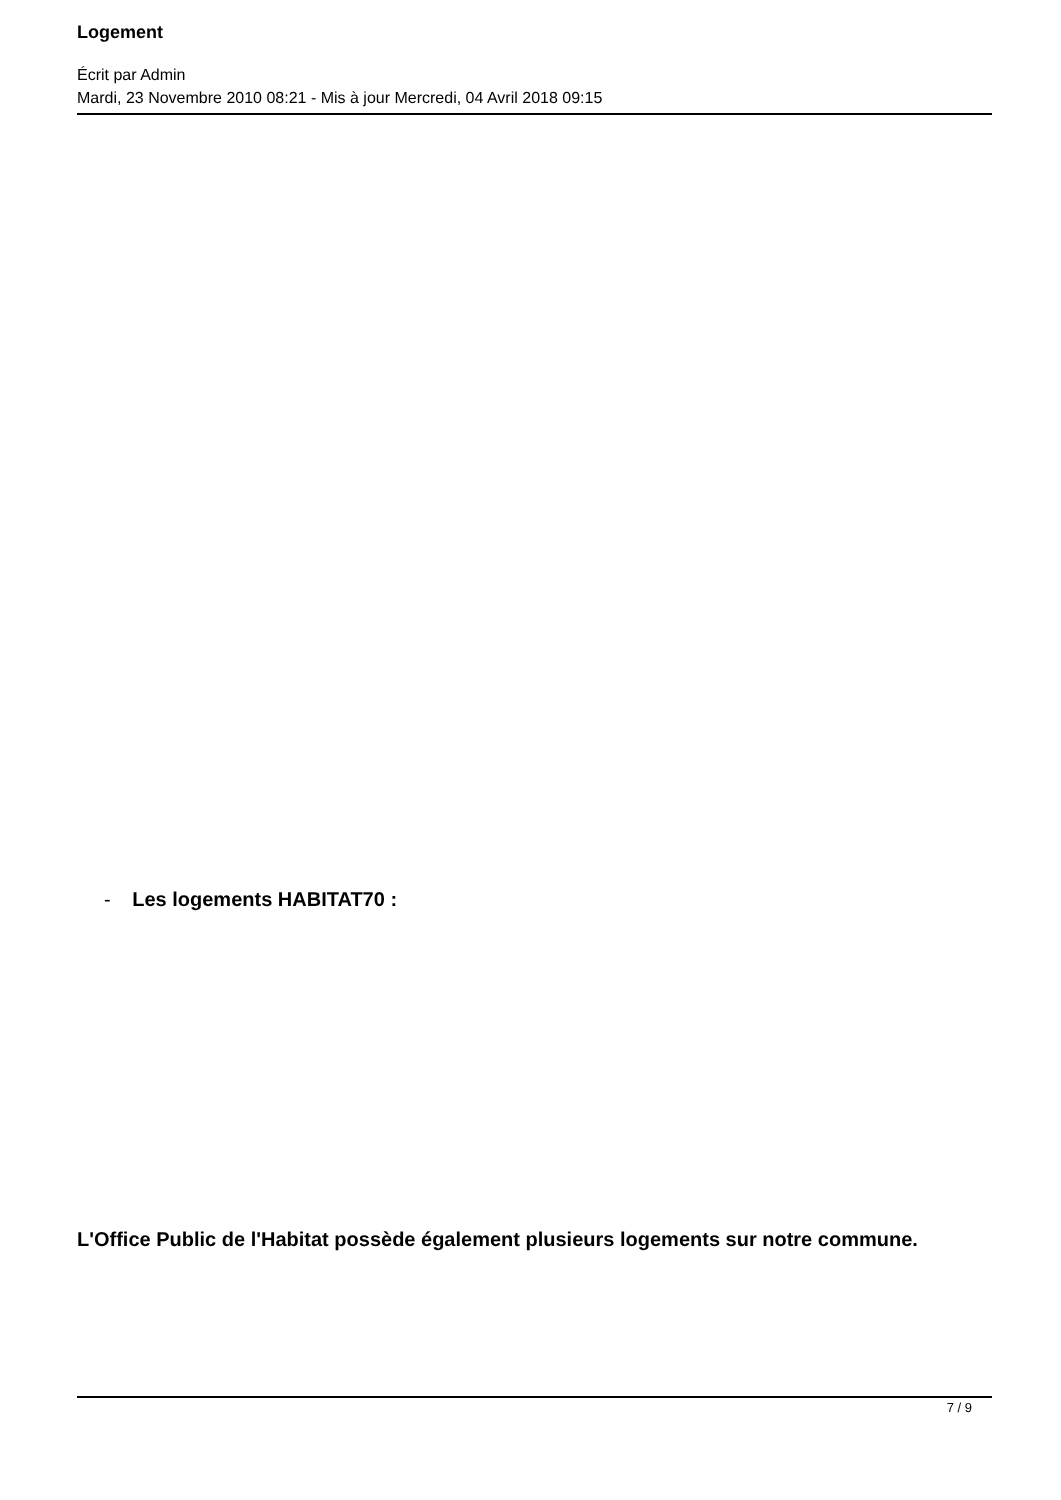Logement
Écrit par Admin
Mardi, 23 Novembre 2010 08:21 - Mis à jour Mercredi, 04 Avril 2018 09:15
- Les logements HABITAT70 :
L'Office Public de l'Habitat possède également plusieurs logements sur notre commune.
7 / 9